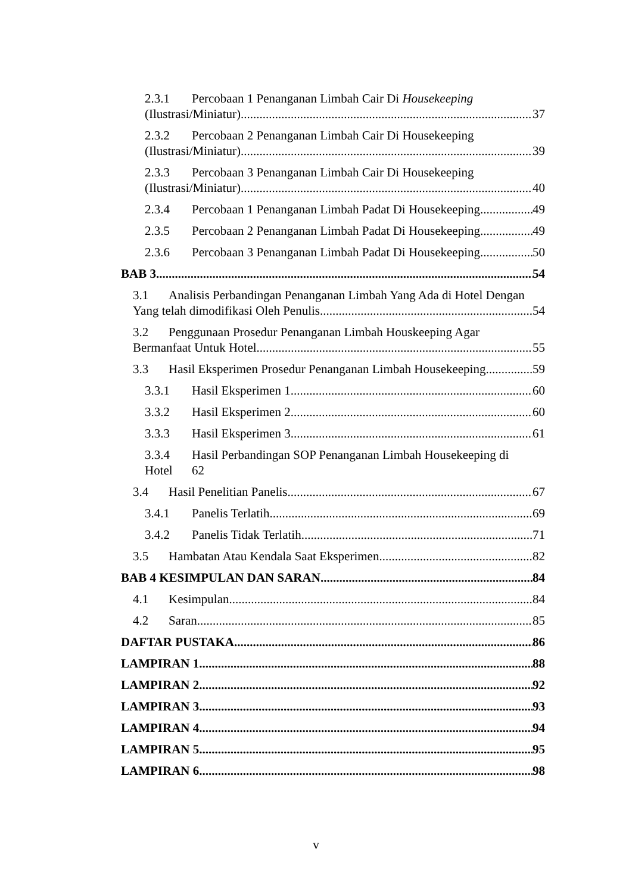2.3.1 Percobaan 1 Penanganan Limbah Cair Di Housekeeping
(Ilustrasi/Miniatur) 37
2.3.2 Percobaan 2 Penanganan Limbah Cair Di Housekeeping
(Ilustrasi/Miniatur) 39
2.3.3 Percobaan 3 Penanganan Limbah Cair Di Housekeeping
(Ilustrasi/Miniatur) 40
2.3.4 Percobaan 1 Penanganan Limbah Padat Di Housekeeping 49
2.3.5 Percobaan 2 Penanganan Limbah Padat Di Housekeeping 49
2.3.6 Percobaan 3 Penanganan Limbah Padat Di Housekeeping 50
BAB 3 54
3.1 Analisis Perbandingan Penanganan Limbah Yang Ada di Hotel Dengan
Yang telah dimodifikasi Oleh Penulis 54
3.2 Penggunaan Prosedur Penanganan Limbah Houskeeping Agar
Bermanfaat Untuk Hotel 55
3.3 Hasil Eksperimen Prosedur Penanganan Limbah Housekeeping 59
3.3.1 Hasil Eksperimen 1 60
3.3.2 Hasil Eksperimen 2 60
3.3.3 Hasil Eksperimen 3 61
3.3.4 Hasil Perbandingan SOP Penanganan Limbah Housekeeping di
Hotel 62
3.4 Hasil Penelitian Panelis 67
3.4.1 Panelis Terlatih 69
3.4.2 Panelis Tidak Terlatih 71
3.5 Hambatan Atau Kendala Saat Eksperimen 82
BAB 4 KESIMPULAN DAN SARAN 84
4.1 Kesimpulan 84
4.2 Saran 85
DAFTAR PUSTAKA 86
LAMPIRAN 1 88
LAMPIRAN 2 92
LAMPIRAN 3 93
LAMPIRAN 4 94
LAMPIRAN 5 95
LAMPIRAN 6 98
v